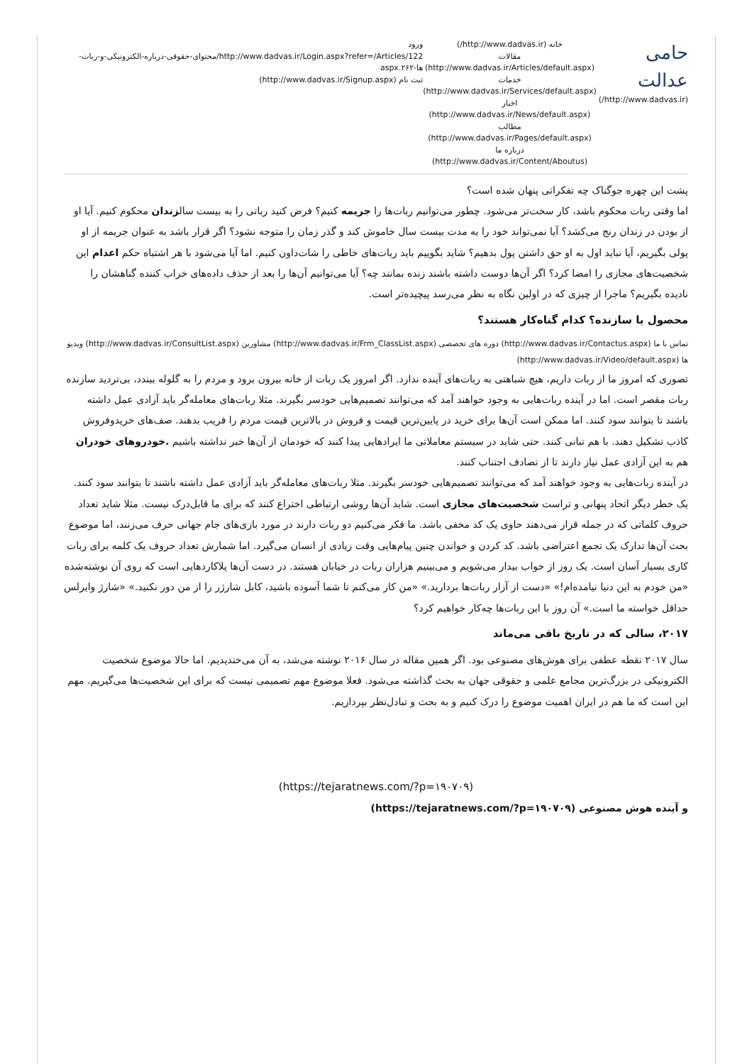حامی عدالت
(http://www.dadvas.ir/)
خانه (http://www.dadvas.ir/)
مقالات (http://www.dadvas.ir/Articles/default.aspx)
خدمات (http://www.dadvas.ir/Services/default.aspx)
اخبار (http://www.dadvas.ir/News/default.aspx)
مطالب (http://www.dadvas.ir/Pages/default.aspx)
درباره ما (http://www.dadvas.ir/Content/Aboutus)
ورود
http://www.dadvas.ir/Login.aspx?refer=/Articles/122/محتوای-حقوقی-درباره-الکترونیکی-و-ربات-ها-۲۶۲.aspx
ثبت نام (http://www.dadvas.ir/Signup.aspx)
پشت این چهره جوگناک چه تفکراتی پنهان شده است؟
اما وقتی ربات محکوم باشد، کار سخت‌تر می‌شود. چطور می‌توانیم ربات‌ها را جریمه کنیم؟ فرض کنید رباتی را به بیست سالزندان محکوم کنیم. آیا او از بودن در زندان رنج می‌کشد؟ آیا نمی‌تواند خود را به مدت بیست سال خاموش کند و گذر زمان را متوجه نشود؟ اگر قرار باشد به عنوان جریمه از او پولی بگیریم، آیا نباید اول به او حق داشتن پول بدهیم؟ شاید بگوییم باید ربات‌های خاطی را شات‌داون کنیم. اما آیا می‌شود با هر اشتباه حکم اعدام این شخصیت‌های مجازی را امضا کرد؟ اگر آن‌ها دوست داشته باشند زنده بمانند چه؟ آیا می‌توانیم آن‌ها را بعد از حذف داده‌های خراب کننده گناهشان را نادیده بگیریم؟ ماجرا از چیزی که در اولین نگاه به نظر می‌رسد پیچیده‌تر است.
محصول یا سازنده؟ کدام گناه‌کار هستند؟
تماس با ما (http://www.dadvas.ir/Contactus.aspx) دوره های تخصصی (http://www.dadvas.ir/Frm_ClassList.aspx) مشاورین (http://www.dadvas.ir/ConsultList.aspx) ویدیو ها (http://www.dadvas.ir/Video/default.aspx)
تصوری که امروز ما از ربات داریم، هیچ شباهتی به ربات‌های آینده ندارد. اگر امروز یک ربات از خانه بیرون برود و مردم را به گلوله ببندد، بی‌تردید سازنده ربات مقصر است. اما در آینده ربات‌هایی به وجود خواهند آمد که می‌توانند تصمیم‌هایی خودسر بگیرند. مثلا ربات‌های معامله‌گر باید آزادی عمل داشته باشند تا بتوانند سود کنند. اما ممکن است آن‌ها برای خرید در پایین‌ترین قیمت و فروش در بالاترین قیمت مردم را فریب بدهند. صف‌های خریدوفروش کاذب تشکیل دهند. با هم تبانی کنند. حتی شاید در سیستم معاملاتی ما ایرادهایی پیدا کنند که خودمان از آن‌ها خبر نداشته باشیم .خودروهای خودران هم به این آزادی عمل نیاز دارند تا از تصادف اجتناب کنند.
در آینده ربات‌هایی به وجود خواهند آمد که می‌توانند تصمیم‌هایی خودسر بگیرند. مثلا ربات‌های معامله‌گر باید آزادی عمل داشته باشند تا بتوانند سود کنند.
یک خطر دیگر اتحاد پنهانی و تراست شخصیت‌های مجازی است. شاید آن‌ها روشی ارتباطی اختراع کنند که برای ما قابل‌درک نیست. مثلا شاید تعداد حروف کلماتی که در جمله قرار می‌دهند حاوی یک کد مخفی باشد. ما فکر می‌کنیم دو ربات دارند در مورد بازی‌های جام جهانی حرف می‌زنند، اما موضوع بحث آن‌ها تدارک یک تجمع اعتراضی باشد. کد کردن و خواندن چنین پیام‌هایی وقت زیادی از انسان می‌گیرد. اما شمارش تعداد حروف یک کلمه برای ربات کاری بسیار آسان است. یک روز از خواب بیدار می‌شویم و می‌بینیم هزاران ربات در خیابان هستند. در دست آن‌ها پلاکاردهایی است که روی آن نوشته‌شده «من خودم به این دنیا نیامده‌ام!» «دست از آزار ربات‌ها بردارید.» «من کار می‌کنم تا شما آسوده باشید، کابل شارژر را از من دور نکنید.» «شارژ وایرلس حداقل خواسته ما است.» آن روز با این ربات‌ها چه‌کار خواهیم کرد؟
۲۰۱۷، سالی که در تاریخ باقی می‌ماند
سال ۲۰۱۷ نقطه عطفی برای هوش‌های مصنوعی بود. اگر همین مقاله در سال ۲۰۱۶ نوشته می‌شد، به آن می‌خندیدیم. اما حالا موضوع شخصیت الکترونیکی در بزرگ‌ترین مجامع علمی و حقوقی جهان به بحث گذاشته می‌شود. فعلا موضوع مهم تصمیمی نیست که برای این شخصیت‌ها می‌گیریم. مهم این است که ما هم در ایران اهمیت موضوع را درک کنیم و به بحث و تبادل‌نظر بپردازیم.
(https://tejaratnews.com/?p=۱۹۰۷۰۹)
و آینده هوش مصنوعی (https://tejaratnews.com/?p=۱۹۰۷۰۹)